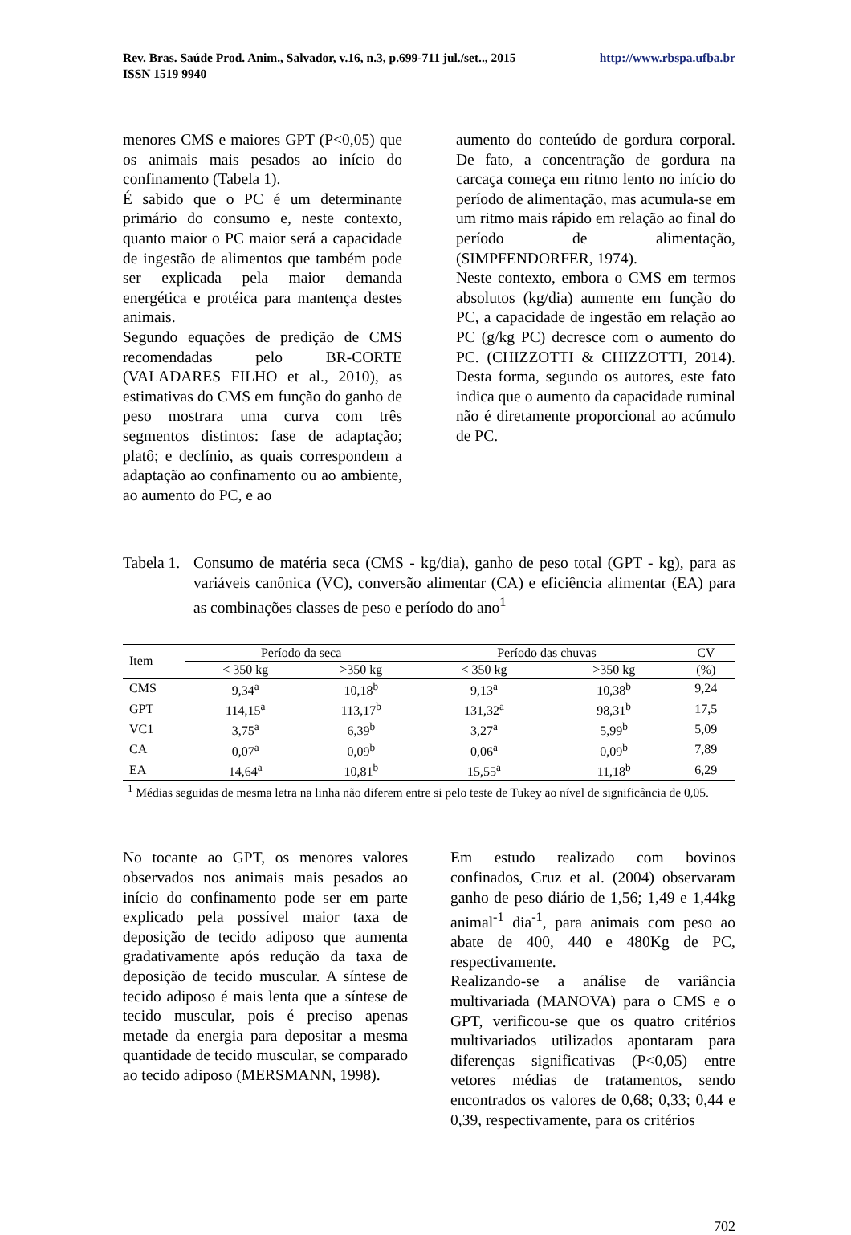Rev. Bras. Saúde Prod. Anim., Salvador, v.16, n.3, p.699-711 jul./set.., 2015
ISSN 1519 9940
http://www.rbspa.ufba.br
menores CMS e maiores GPT (P<0,05) que os animais mais pesados ao início do confinamento (Tabela 1).
É sabido que o PC é um determinante primário do consumo e, neste contexto, quanto maior o PC maior será a capacidade de ingestão de alimentos que também pode ser explicada pela maior demanda energética e protéica para mantença destes animais.
Segundo equações de predição de CMS recomendadas pelo BR-CORTE (VALADARES FILHO et al., 2010), as estimativas do CMS em função do ganho de peso mostrara uma curva com três segmentos distintos: fase de adaptação; platô; e declínio, as quais correspondem a adaptação ao confinamento ou ao ambiente, ao aumento do PC, e ao
aumento do conteúdo de gordura corporal. De fato, a concentração de gordura na carcaça começa em ritmo lento no início do período de alimentação, mas acumula-se em um ritmo mais rápido em relação ao final do período de alimentação, (SIMPFENDORFER, 1974).
Neste contexto, embora o CMS em termos absolutos (kg/dia) aumente em função do PC, a capacidade de ingestão em relação ao PC (g/kg PC) decresce com o aumento do PC. (CHIZZOTTI & CHIZZOTTI, 2014). Desta forma, segundo os autores, este fato indica que o aumento da capacidade ruminal não é diretamente proporcional ao acúmulo de PC.
Tabela 1.
Consumo de matéria seca (CMS - kg/dia), ganho de peso total (GPT - kg), para as variáveis canônica (VC), conversão alimentar (CA) e eficiência alimentar (EA) para as combinações classes de peso e período do ano<sup>1</sup>
| Item | Período da seca | | Período das chuvas | | CV |
| --- | --- | --- | --- | --- | --- |
| | < 350 kg | >350 kg | < 350 kg | >350 kg | (%) |
| CMS | 9,34<sup>a</sup> | 10,18<sup>b</sup> | 9,13<sup>a</sup> | 10,38<sup>b</sup> | 9,24 |
| GPT | 114,15<sup>a</sup> | 113,17<sup>b</sup> | 131,32<sup>a</sup> | 98,31<sup>b</sup> | 17,5 |
| VC1 | 3,75<sup>a</sup> | 6,39<sup>b</sup> | 3,27<sup>a</sup> | 5,99<sup>b</sup> | 5,09 |
| CA | 0,07<sup>a</sup> | 0,09<sup>b</sup> | 0,06<sup>a</sup> | 0,09<sup>b</sup> | 7,89 |
| EA | 14,64<sup>a</sup> | 10,81<sup>b</sup> | 15,55<sup>a</sup> | 11,18<sup>b</sup> | 6,29 |
| <sup>1</sup> Médias seguidas de mesma letra na linha não diferem entre si pelo teste de Tukey ao nível de significância de 0,05. | | | | | |
No tocante ao GPT, os menores valores observados nos animais mais pesados ao início do confinamento pode ser em parte explicado pela possível maior taxa de deposição de tecido adiposo que aumenta gradativamente após redução da taxa de deposição de tecido muscular. A síntese de tecido adiposo é mais lenta que a síntese de tecido muscular, pois é preciso apenas metade da energia para depositar a mesma quantidade de tecido muscular, se comparado ao tecido adiposo (MERSMANN, 1998).
Em estudo realizado com bovinos confinados, Cruz et al. (2004) observaram ganho de peso diário de 1,56; 1,49 e 1,44kg animal<sup>-1</sup> dia<sup>-1</sup>, para animais com peso ao abate de 400, 440 e 480Kg de PC, respectivamente.
Realizando-se a análise de variância multivariada (MANOVA) para o CMS e o GPT, verificou-se que os quatro critérios multivariados utilizados apontaram para diferenças significativas (P<0,05) entre vetores médias de tratamentos, sendo encontrados os valores de 0,68; 0,33; 0,44 e 0,39, respectivamente, para os critérios
702